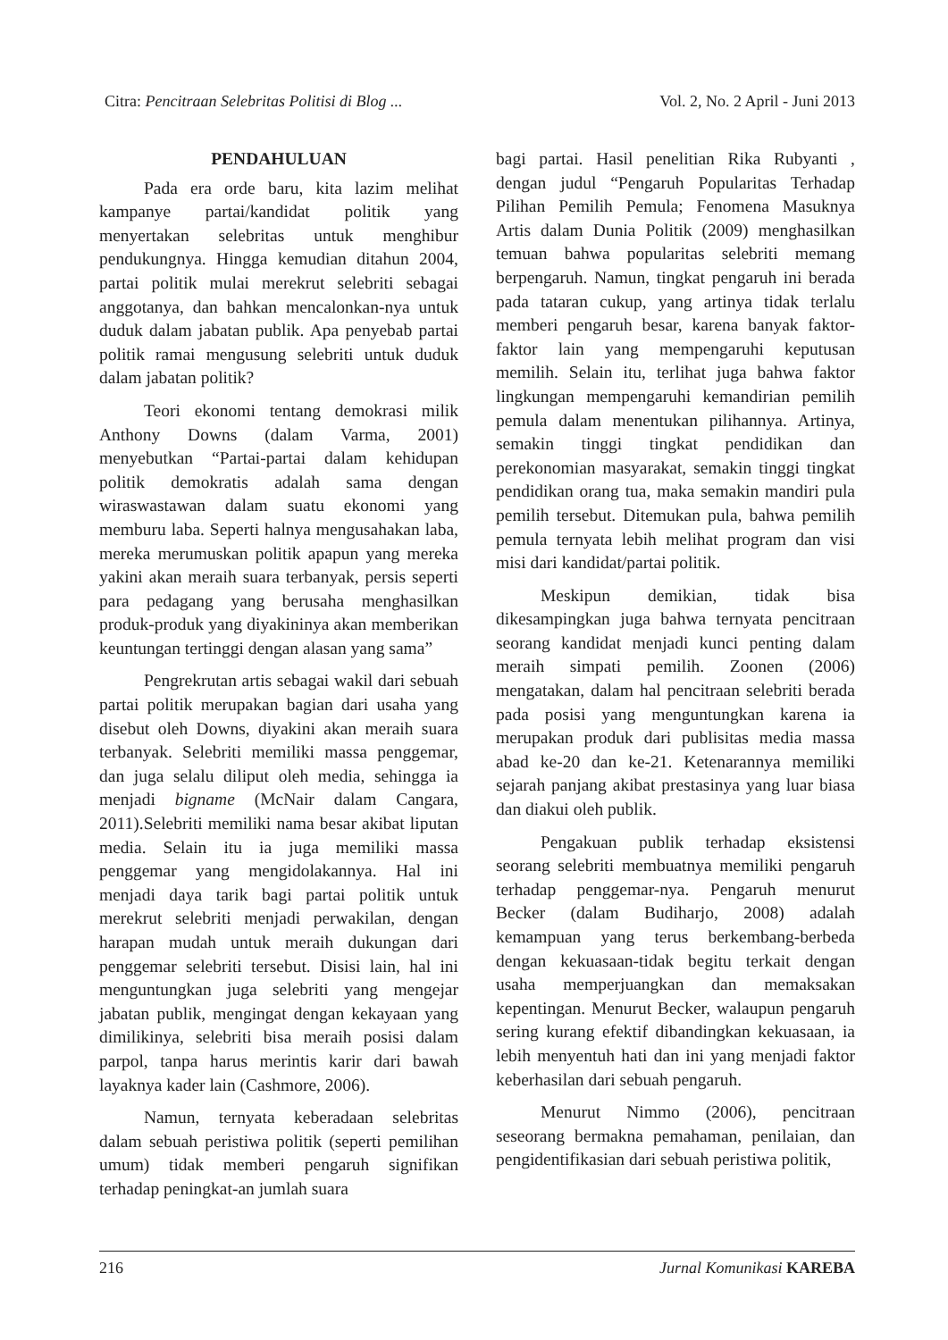Citra: Pencitraan Selebritas Politisi di Blog ... Vol. 2, No. 2 April - Juni 2013
PENDAHULUAN
Pada era orde baru, kita lazim melihat kampanye partai/kandidat politik yang menyertakan selebritas untuk menghibur pendukungnya. Hingga kemudian ditahun 2004, partai politik mulai merekrut selebriti sebagai anggotanya, dan bahkan mencalonkan-nya untuk duduk dalam jabatan publik. Apa penyebab partai politik ramai mengusung selebriti untuk duduk dalam jabatan politik?
Teori ekonomi tentang demokrasi milik Anthony Downs (dalam Varma, 2001) menyebutkan “Partai-partai dalam kehidupan politik demokratis adalah sama dengan wiraswastawan dalam suatu ekonomi yang memburu laba. Seperti halnya mengusahakan laba, mereka merumuskan politik apapun yang mereka yakini akan meraih suara terbanyak, persis seperti para pedagang yang berusaha menghasilkan produk-produk yang diyakininya akan memberikan keuntungan tertinggi dengan alasan yang sama”
Pengrekrutan artis sebagai wakil dari sebuah partai politik merupakan bagian dari usaha yang disebut oleh Downs, diyakini akan meraih suara terbanyak. Selebriti memiliki massa penggemar, dan juga selalu diliput oleh media, sehingga ia menjadi bigname (McNair dalam Cangara, 2011).Selebriti memiliki nama besar akibat liputan media. Selain itu ia juga memiliki massa penggemar yang mengidolakannya. Hal ini menjadi daya tarik bagi partai politik untuk merekrut selebriti menjadi perwakilan, dengan harapan mudah untuk meraih dukungan dari penggemar selebriti tersebut. Disisi lain, hal ini menguntungkan juga selebriti yang mengejar jabatan publik, mengingat dengan kekayaan yang dimilikinya, selebriti bisa meraih posisi dalam parpol, tanpa harus merintis karir dari bawah layaknya kader lain (Cashmore, 2006).
Namun, ternyata keberadaan selebritas dalam sebuah peristiwa politik (seperti pemilihan umum) tidak memberi pengaruh signifikan terhadap peningkat-an jumlah suara
bagi partai. Hasil penelitian Rika Rubyanti , dengan judul “Pengaruh Popularitas Terhadap Pilihan Pemilih Pemula; Fenomena Masuknya Artis dalam Dunia Politik (2009) menghasilkan temuan bahwa popularitas selebriti memang berpengaruh. Namun, tingkat pengaruh ini berada pada tataran cukup, yang artinya tidak terlalu memberi pengaruh besar, karena banyak faktor-faktor lain yang mempengaruhi keputusan memilih. Selain itu, terlihat juga bahwa faktor lingkungan mempengaruhi kemandirian pemilih pemula dalam menentukan pilihannya. Artinya, semakin tinggi tingkat pendidikan dan perekonomian masyarakat, semakin tinggi tingkat pendidikan orang tua, maka semakin mandiri pula pemilih tersebut. Ditemukan pula, bahwa pemilih pemula ternyata lebih melihat program dan visi misi dari kandidat/partai politik.
Meskipun demikian, tidak bisa dikesampingkan juga bahwa ternyata pencitraan seorang kandidat menjadi kunci penting dalam meraih simpati pemilih. Zoonen (2006) mengatakan, dalam hal pencitraan selebriti berada pada posisi yang menguntungkan karena ia merupakan produk dari publisitas media massa abad ke-20 dan ke-21. Ketenarannya memiliki sejarah panjang akibat prestasinya yang luar biasa dan diakui oleh publik.
Pengakuan publik terhadap eksistensi seorang selebriti membuatnya memiliki pengaruh terhadap penggemar-nya. Pengaruh menurut Becker (dalam Budiharjo, 2008) adalah kemampuan yang terus berkembang-berbeda dengan kekuasaan-tidak begitu terkait dengan usaha memperjuangkan dan memaksakan kepentingan. Menurut Becker, walaupun pengaruh sering kurang efektif dibandingkan kekuasaan, ia lebih menyentuh hati dan ini yang menjadi faktor keberhasilan dari sebuah pengaruh.
Menurut Nimmo (2006), pencitraan seseorang bermakna pemahaman, penilaian, dan pengidentifikasian dari sebuah peristiwa politik,
216 Jurnal Komunikasi KAREBA